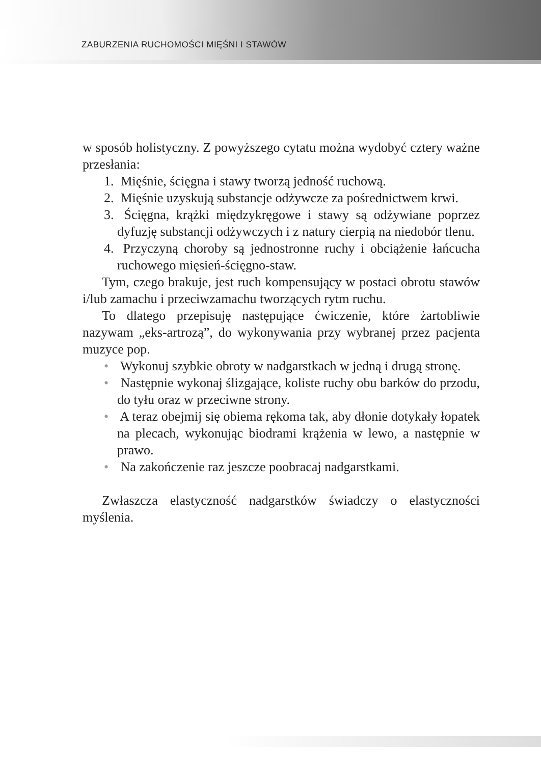ZABURZENIA RUCHOMOŚCI MIĘŚNI I STAWÓW
w sposób holistyczny. Z powyższego cytatu można wydobyć cztery ważne przesłania:
1. Mięśnie, ścięgna i stawy tworzą jedność ruchową.
2. Mięśnie uzyskują substancje odżywcze za pośrednictwem krwi.
3. Ścięgna, krążki międzykręgowe i stawy są odżywiane poprzez dyfuzję substancji odżywczych i z natury cierpią na niedobór tlenu.
4. Przyczyną choroby są jednostronne ruchy i obciążenie łańcucha ruchowego mięsień-ścięgno-staw.
Tym, czego brakuje, jest ruch kompensujący w postaci obrotu stawów i/lub zamachu i przeciwzamachu tworzących rytm ruchu.
To dlatego przepisuję następujące ćwiczenie, które żartobliwie nazywam „eks-artrozą”, do wykonywania przy wybranej przez pacjenta muzyce pop.
• Wykonuj szybkie obroty w nadgarstkach w jedną i drugą stronę.
• Następnie wykonaj ślizgające, koliste ruchy obu barków do przodu, do tyłu oraz w przeciwne strony.
• A teraz obejmij się obiema rękoma tak, aby dłonie dotykały łopatek na plecach, wykonując biodrami krążenia w lewo, a następnie w prawo.
• Na zakończenie raz jeszcze poobracaj nadgarstkami.
Zwłaszcza elastyczność nadgarstków świadczy o elastyczności myślenia.